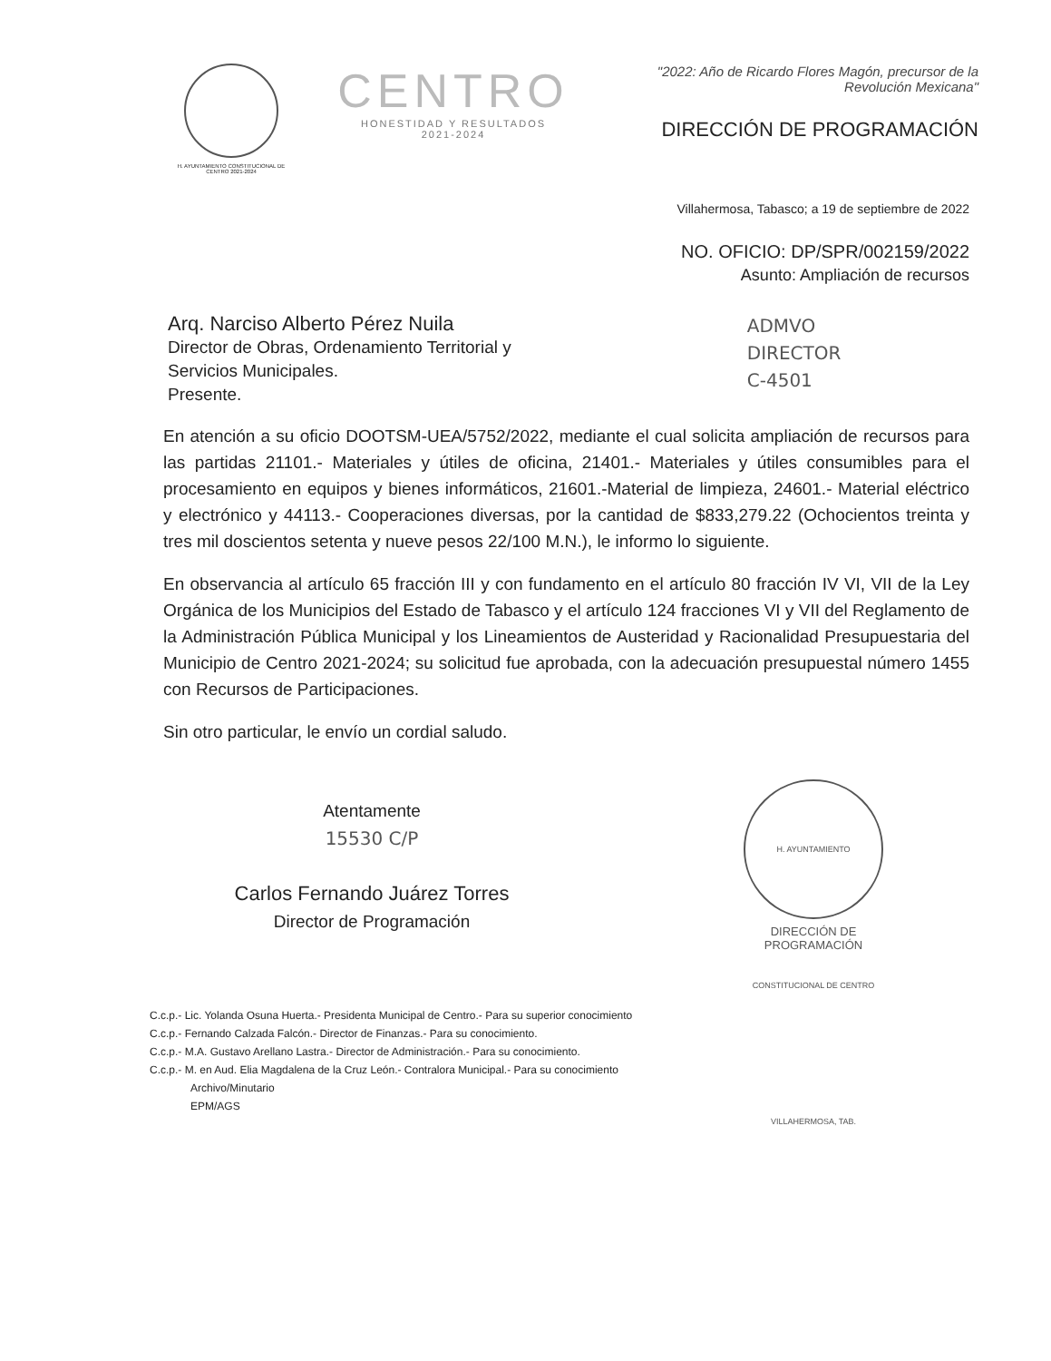H. AYUNTAMIENTO CONSTITUCIONAL DE CENTRO 2021-2024
CENTRO
HONESTIDAD Y RESULTADOS
2021-2024
"2022: Año de Ricardo Flores Magón, precursor de la Revolución Mexicana"
DIRECCIÓN DE PROGRAMACIÓN
Villahermosa, Tabasco; a 19 de septiembre de 2022
NO. OFICIO: DP/SPR/002159/2022
Asunto: Ampliación de recursos
Arq. Narciso Alberto Pérez Nuila
Director de Obras, Ordenamiento Territorial y
Servicios Municipales.
Presente.
ADMVO
DIRECTOR
C-4501
En atención a su oficio DOOTSM-UEA/5752/2022, mediante el cual solicita ampliación de recursos para las partidas 21101.- Materiales y útiles de oficina, 21401.- Materiales y útiles consumibles para el procesamiento en equipos y bienes informáticos, 21601.-Material de limpieza, 24601.- Material eléctrico y electrónico y 44113.- Cooperaciones diversas, por la cantidad de $833,279.22 (Ochocientos treinta y tres mil doscientos setenta y nueve pesos 22/100 M.N.), le informo lo siguiente.
En observancia al artículo 65 fracción III y con fundamento en el artículo 80 fracción IV VI, VII de la Ley Orgánica de los Municipios del Estado de Tabasco y el artículo 124 fracciones VI y VII del Reglamento de la Administración Pública Municipal y los Lineamientos de Austeridad y Racionalidad Presupuestaria del Municipio de Centro 2021-2024; su solicitud fue aprobada, con la adecuación presupuestal número 1455 con Recursos de Participaciones.
Sin otro particular, le envío un cordial saludo.
Atentamente
15530 C/P
Carlos Fernando Juárez Torres
Director de Programación
H. AYUNTAMIENTO CONSTITUCIONAL DE CENTRO VILLAHERMOSA, TAB.
DIRECCIÓN DE
PROGRAMACIÓN
C.c.p.- Lic. Yolanda Osuna Huerta.- Presidenta Municipal de Centro.- Para su superior conocimiento
C.c.p.- Fernando Calzada Falcón.- Director de Finanzas.- Para su conocimiento.
C.c.p.- M.A. Gustavo Arellano Lastra.- Director de Administración.- Para su conocimiento.
C.c.p.- M. en Aud. Elia Magdalena de la Cruz León.- Contralora Municipal.- Para su conocimiento
Archivo/Minutario
EPM/AGS